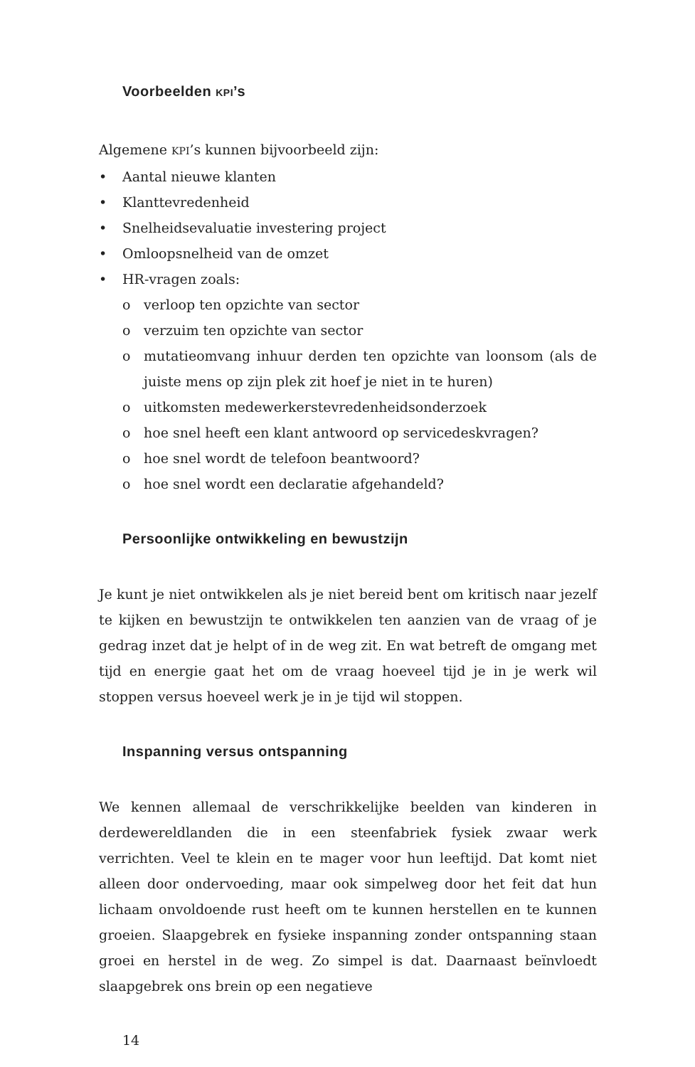Voorbeelden KPI’s
Algemene KPI’s kunnen bijvoorbeeld zijn:
• Aantal nieuwe klanten
• Klanttevredenheid
• Snelheidsevaluatie investering project
• Omloopsnelheid van de omzet
• HR-vragen zoals:
o verloop ten opzichte van sector
o verzuim ten opzichte van sector
o mutatieomvang inhuur derden ten opzichte van loonsom (als de juiste mens op zijn plek zit hoef je niet in te huren)
o uitkomsten medewerkerstevredenheidsonderzoek
o hoe snel heeft een klant antwoord op servicedeskvragen?
o hoe snel wordt de telefoon beantwoord?
o hoe snel wordt een declaratie afgehandeld?
Persoonlijke ontwikkeling en bewustzijn
Je kunt je niet ontwikkelen als je niet bereid bent om kritisch naar jezelf te kijken en bewustzijn te ontwikkelen ten aanzien van de vraag of je gedrag inzet dat je helpt of in de weg zit. En wat betreft de omgang met tijd en energie gaat het om de vraag hoeveel tijd je in je werk wil stoppen versus hoeveel werk je in je tijd wil stoppen.
Inspanning versus ontspanning
We kennen allemaal de verschrikkelijke beelden van kinderen in derdewereldlanden die in een steenfabriek fysiek zwaar werk verrichten. Veel te klein en te mager voor hun leeftijd. Dat komt niet alleen door ondervoeding, maar ook simpelweg door het feit dat hun lichaam onvoldoende rust heeft om te kunnen herstellen en te kunnen groeien. Slaapgebrek en fysieke inspanning zonder ontspanning staan groei en herstel in de weg. Zo simpel is dat. Daarnaast beïnvloedt slaapgebrek ons brein op een negatieve
14